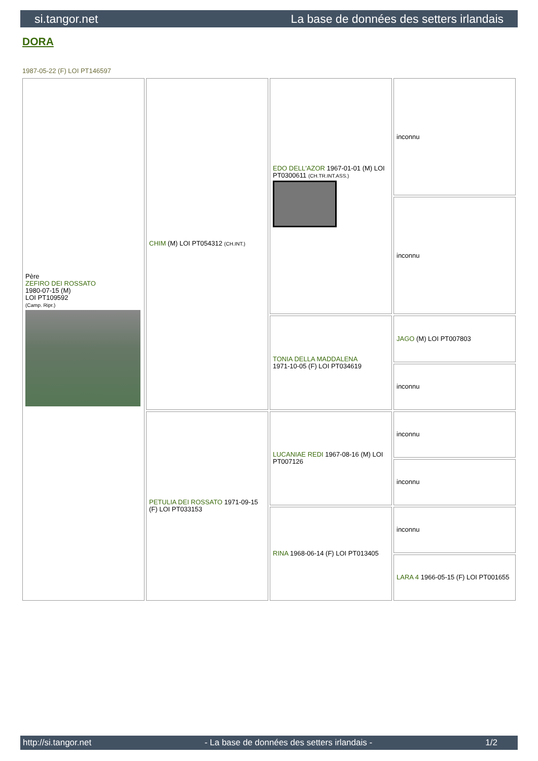si.tangor.net La base de données des setters irlandais
DORA
1987-05-22 (F) LOI PT146597
| Père ZEFIRO DEI ROSSATO 1980-07-15 (M) LOI PT109592 (Camp. Ripr.) | CHIM (M) LOI PT054312 (CH.INT.) | EDO DELL'AZOR 1967-01-01 (M) LOI PT0300611 (CH.TR.INT.ASS.) | inconnu |
| | | | inconnu |
| | | TONIA DELLA MADDALENA 1971-10-05 (F) LOI PT034619 | JAGO (M) LOI PT007803 |
| | | | inconnu |
| | PETULIA DEI ROSSATO 1971-09-15 (F) LOI PT033153 | LUCANIAE REDI 1967-08-16 (M) LOI PT007126 | inconnu |
| | | | inconnu |
| | | RINA 1968-06-14 (F) LOI PT013405 | inconnu |
| | | | LARA 4 1966-05-15 (F) LOI PT001655 |
http://si.tangor.net - La base de données des setters irlandais - 1/2